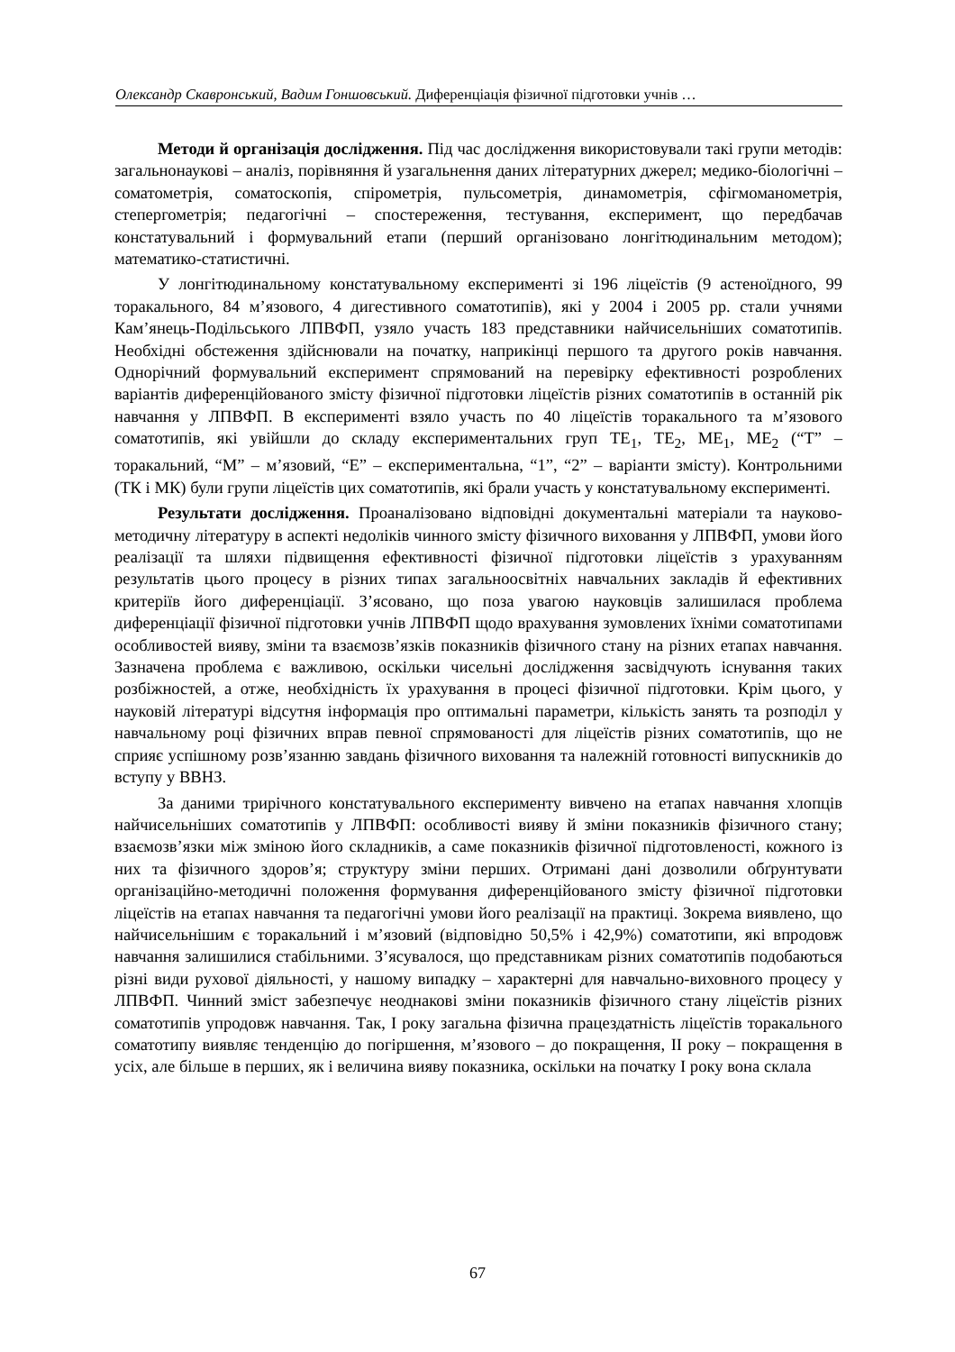Олександр Скавронський, Вадим Гоншовський. Диференціація фізичної підготовки учнів …
Методи й організація дослідження. Під час дослідження використовували такі групи методів: загальнонаукові – аналіз, порівняння й узагальнення даних літературних джерел; медико-біологічні – соматометрія, соматоскопія, спірометрія, пульсометрія, динамометрія, сфігмоманометрія, степергометрія; педагогічні – спостереження, тестування, експеримент, що передбачав констатувальний і формувальний етапи (перший організовано лонгітюдинальним методом); математико-статистичні.
У лонгітюдинальному констатувальному експерименті зі 196 ліцеїстів (9 астеноїдного, 99 торакального, 84 м’язового, 4 дигестивного соматотипів), які у 2004 і 2005 рр. стали учнями Кам’янець-Подільського ЛПВФП, узяло участь 183 представники найчисельніших соматотипів. Необхідні обстеження здійснювали на початку, наприкінці першого та другого років навчання. Однорічний формувальний експеримент спрямований на перевірку ефективності розроблених варіантів диференційованого змісту фізичної підготовки ліцеїстів різних соматотипів в останній рік навчання у ЛПВФП. В експерименті взяло участь по 40 ліцеїстів торакального та м’язового соматотипів, які увійшли до складу експериментальних груп ТЕ<sub>1</sub>, ТЕ<sub>2</sub>, МЕ<sub>1</sub>, МЕ<sub>2</sub> (“Т” – торакальний, “М” – м’язовий, “Е” – експериментальна, “1”, “2” – варіанти змісту). Контрольними (ТК і МК) були групи ліцеїстів цих соматотипів, які брали участь у констатувальному експерименті.
Результати дослідження. Проаналізовано відповідні документальні матеріали та науково-методичну літературу в аспекті недоліків чинного змісту фізичного виховання у ЛПВФП, умови його реалізації та шляхи підвищення ефективності фізичної підготовки ліцеїстів з урахуванням результатів цього процесу в різних типах загальноосвітніх навчальних закладів й ефективних критеріїв його диференціації. З’ясовано, що поза увагою науковців залишилася проблема диференціації фізичної підготовки учнів ЛПВФП щодо врахування зумовлених їхніми соматотипами особливостей вияву, зміни та взаємозв’язків показників фізичного стану на різних етапах навчання. Зазначена проблема є важливою, оскільки чисельні дослідження засвідчують існування таких розбіжностей, а отже, необхідність їх урахування в процесі фізичної підготовки. Крім цього, у науковій літературі відсутня інформація про оптимальні параметри, кількість занять та розподіл у навчальному році фізичних вправ певної спрямованості для ліцеїстів різних соматотипів, що не сприяє успішному розв’язанню завдань фізичного виховання та належній готовності випускників до вступу у ВВНЗ.
За даними трирічного констатувального експерименту вивчено на етапах навчання хлопців найчисельніших соматотипів у ЛПВФП: особливості вияву й зміни показників фізичного стану; взаємозв’язки між зміною його складників, а саме показників фізичної підготовленості, кожного із них та фізичного здоров’я; структуру зміни перших. Отримані дані дозволили обґрунтувати організаційно-методичні положення формування диференційованого змісту фізичної підготовки ліцеїстів на етапах навчання та педагогічні умови його реалізації на практиці. Зокрема виявлено, що найчисельнішим є торакальний і м’язовий (відповідно 50,5% і 42,9%) соматотипи, які впродовж навчання залишилися стабільними. З’ясувалося, що представникам різних соматотипів подобаються різні види рухової діяльності, у нашому випадку – характерні для навчально-виховного процесу у ЛПВФП. Чинний зміст забезпечує неоднакові зміни показників фізичного стану ліцеїстів різних соматотипів упродовж навчання. Так, І року загальна фізична працездатність ліцеїстів торакального соматотипу виявляє тенденцію до погіршення, м’язового – до покращення, ІІ року – покращення в усіх, але більше в перших, як і величина вияву показника, оскільки на початку І року вона склала
67